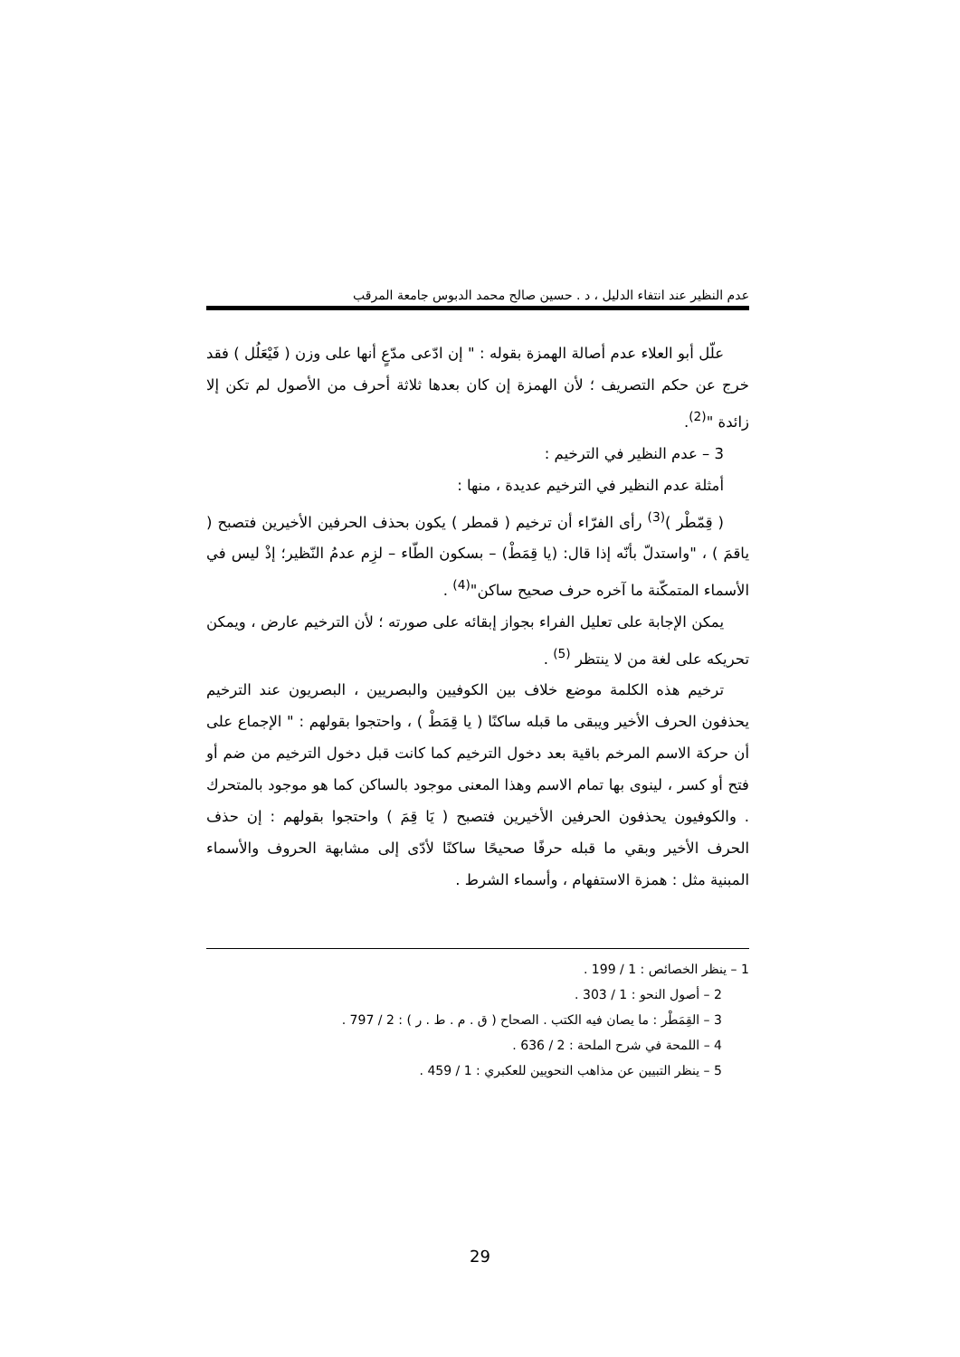عدم النظير عند انتفاء الدليل ، د . حسين صالح محمد الدبوس جامعة المرقب
علّل أبو العلاء عدم أصالة الهمزة بقوله : " إن ادّعى مدّعٍ أنها على وزن ( فَيْعَلُل ) فقد خرج عن حكم التصريف ؛ لأن الهمزة إن كان بعدها ثلاثة أحرف من الأصول لم تكن إلا زائدة "<sup>(2)</sup>.
3 – عدم النظير في الترخيم :
أمثلة عدم النظير في الترخيم عديدة ، منها :
( قِمّطْر )<sup>(3)</sup> رأى الفرّاء أن ترخيم ( قمطر ) يكون بحذف الحرفين الأخيرين فتصبح ( ياقمَ ) ، "واستدلّ بأنّه إذا قال: (يا قِمَطْ) – بسكون الطّاء – لزِم عدمُ النّظير؛ إذْ ليس في الأسماء المتمكّنة ما آخره حرف صحيح ساكن"<sup>(4)</sup> .
يمكن الإجابة على تعليل الفراء بجواز إبقائه على صورته ؛ لأن الترخيم عارض ، ويمكن تحريكه على لغة من لا ينتظر <sup>(5)</sup> .
ترخيم هذه الكلمة موضع خلاف بين الكوفيين والبصريين ، البصريون عند الترخيم يحذفون الحرف الأخير ويبقى ما قبله ساكنًا ( يا قِمَطْ ) ، واحتجوا بقولهم : " الإجماع على أن حركة الاسم المرخم باقية بعد دخول الترخيم كما كانت قبل دخول الترخيم من ضم أو فتح أو كسر ، لينوى بها تمام الاسم وهذا المعنى موجود بالساكن كما هو موجود بالمتحرك . والكوفيون يحذفون الحرفين الأخيرين فتصبح ( يَا قِمَ ) واحتجوا بقولهم : إن حذف الحرف الأخير وبقي ما قبله حرفًا صحيحًا ساكنًا لأدّى إلى مشابهة الحروف والأسماء المبنية مثل : همزة الاستفهام ، وأسماء الشرط .
1 – ينظر الخصائص : 1 / 199 .
2 – أصول النحو : 1 / 303 .
3 – القِمَطْر : ما يصان فيه الكتب . الصحاح ( ق . م . ط . ر ) : 2 / 797 .
4 – اللمحة في شرح الملحة : 2 / 636 .
5 – ينظر التبيين عن مذاهب النحويين للعكبري : 1 / 459 .
29